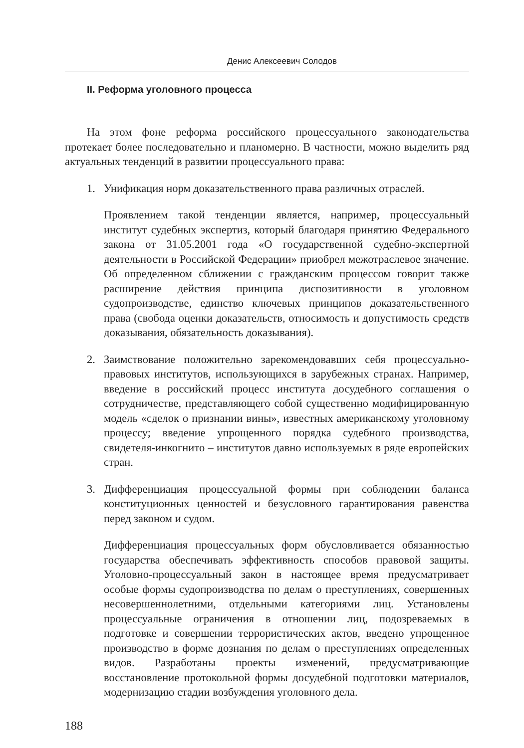Денис Алексеевич Солодов
II. Реформа уголовного процесса
На этом фоне реформа российского процессуального законодательства протекает более последовательно и планомерно. В частности, можно выделить ряд актуальных тенденций в развитии процессуального права:
1. Унификация норм доказательственного права различных отраслей.
Проявлением такой тенденции является, например, процессуальный институт судебных экспертиз, который благодаря принятию Федерального закона от 31.05.2001 года «О государственной судебно-экспертной деятельности в Российской Федерации» приобрел межотраслевое значение. Об определенном сближении с гражданским процессом говорит также расширение действия принципа диспозитивности в уголовном судопроизводстве, единство ключевых принципов доказательственного права (свобода оценки доказательств, относимость и допустимость средств доказывания, обязательность доказывания).
2. Заимствование положительно зарекомендовавших себя процессуально-правовых институтов, использующихся в зарубежных странах. Например, введение в российский процесс института досудебного соглашения о сотрудничестве, представляющего собой существенно модифицированную модель «сделок о признании вины», известных американскому уголовному процессу; введение упрощенного порядка судебного производства, свидетеля-инкогнито – институтов давно используемых в ряде европейских стран.
3. Дифференциация процессуальной формы при соблюдении баланса конституционных ценностей и безусловного гарантирования равенства перед законом и судом.
Дифференциация процессуальных форм обусловливается обязанностью государства обеспечивать эффективность способов правовой защиты. Уголовно-процессуальный закон в настоящее время предусматривает особые формы судопроизводства по делам о преступлениях, совершенных несовершеннолетними, отдельными категориями лиц. Установлены процессуальные ограничения в отношении лиц, подозреваемых в подготовке и совершении террористических актов, введено упрощенное производство в форме дознания по делам о преступлениях определенных видов. Разработаны проекты изменений, предусматривающие восстановление протокольной формы досудебной подготовки материалов, модернизацию стадии возбуждения уголовного дела.
188